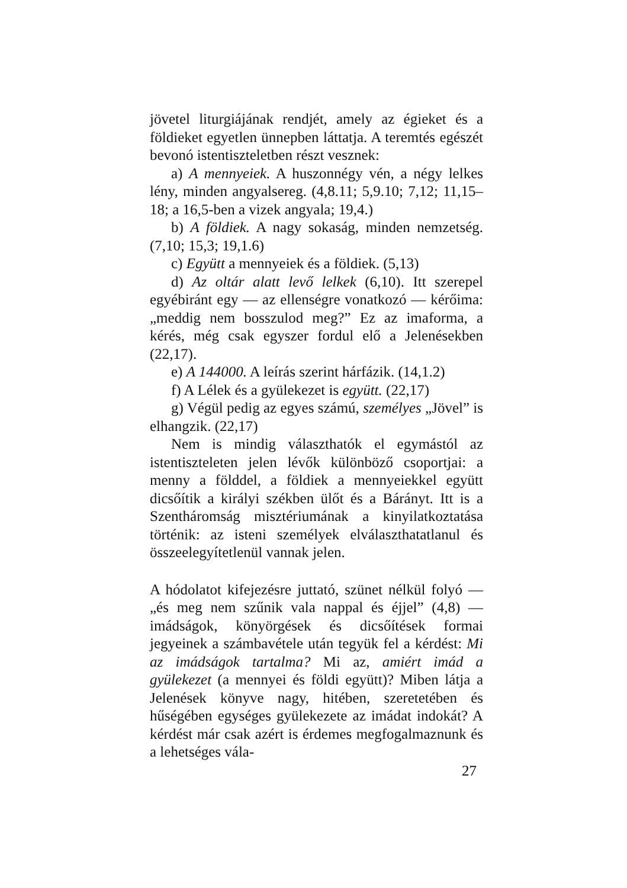jövetel liturgiájának rendjét, amely az égieket és a földieket egyetlen ünnepben láttatja. A teremtés egészét bevonó istentiszteletben részt vesznek:
a) A mennyeiek. A huszonnégy vén, a négy lelkes lény, minden angyalsereg. (4,8.11; 5,9.10; 7,12; 11,15–18; a 16,5-ben a vizek angyala; 19,4.)
b) A földiek. A nagy sokaság, minden nemzetség. (7,10; 15,3; 19,1.6)
c) Együtt a mennyeiek és a földiek. (5,13)
d) Az oltár alatt levő lelkek (6,10). Itt szerepel egyébiránt egy — az ellenségre vonatkozó — kérőima: „meddig nem bosszulod meg?” Ez az imaforma, a kérés, még csak egyszer fordul elő a Jelenésekben (22,17).
e) A 144000. A leírás szerint hárfázik. (14,1.2)
f) A Lélek és a gyülekezet is együtt. (22,17)
g) Végül pedig az egyes számú, személyes „Jövel” is elhangzik. (22,17)
Nem is mindig választhatók el egymástól az istentiszteleten jelen lévők különböző csoportjai: a menny a földdel, a földiek a mennyeiekkel együtt dicsőítik a királyi székben ülőt és a Bárányt. Itt is a Szentháromság misztériumának a kinyilatkoztatása történik: az isteni személyek elválaszthatatlanul és összeelegyítetlenül vannak jelen.
A hódolatot kifejezésre juttató, szünet nélkül folyó — „és meg nem szűnik vala nappal és éjjel” (4,8) — imádságok, könyörgések és dicsőítések formai jegyeinek a számbavétele után tegyük fel a kérdést: Mi az imádságok tartalma? Mi az, amiért imád a gyülekezet (a mennyei és földi együtt)? Miben látja a Jelenések könyve nagy, hitében, szeretetében és hűségében egységes gyülekezete az imádat indokát? A kérdést már csak azért is érdemes megfogalmaznunk és a lehetséges vála-
27